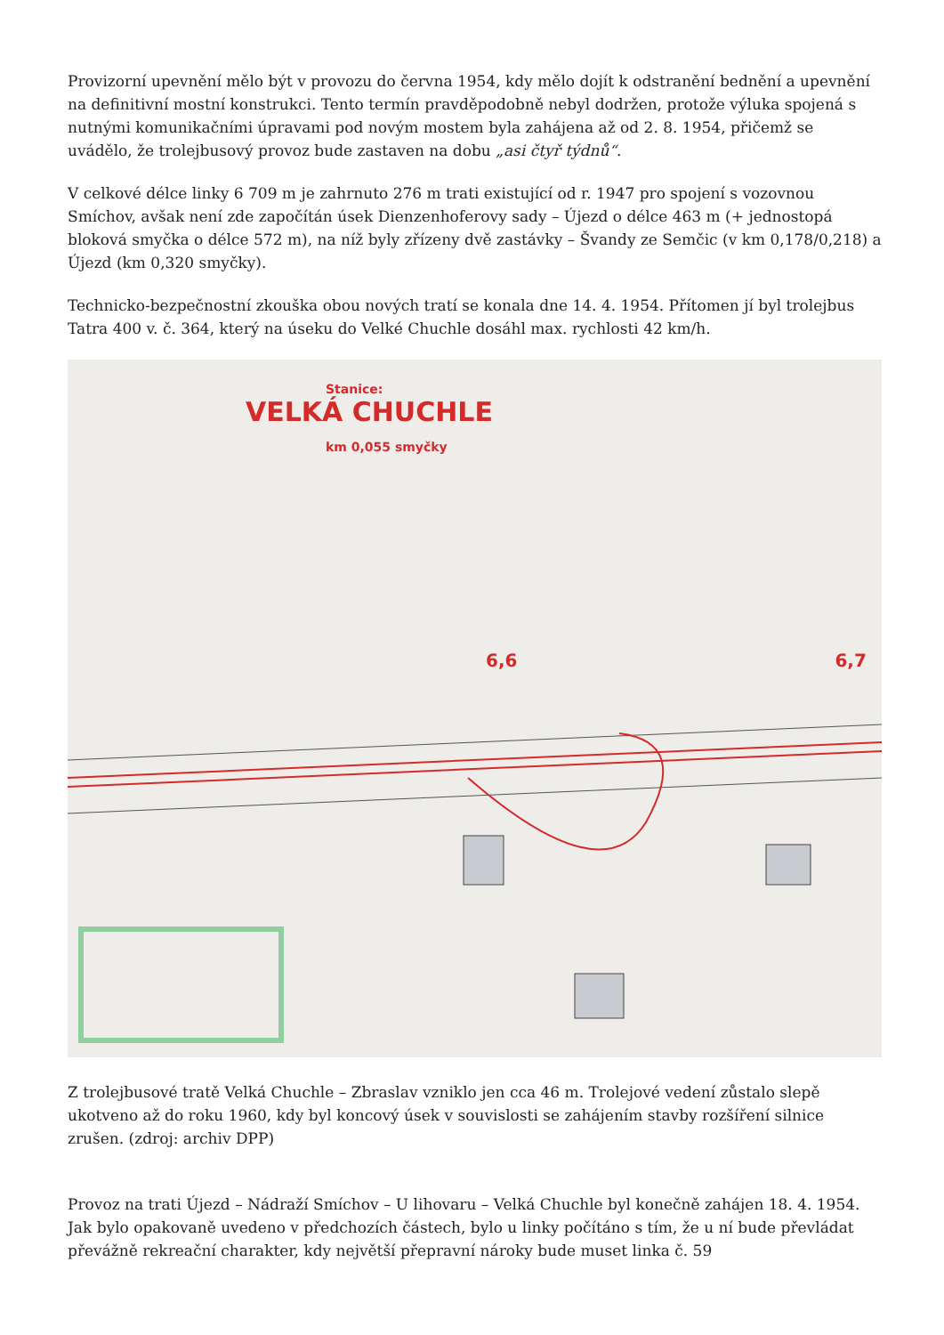Provizorní upevnění mělo být v provozu do června 1954, kdy mělo dojít k odstranění bednění a upevnění na definitivní mostní konstrukci. Tento termín pravděpodobně nebyl dodržen, protože výluka spojená s nutnými komunikačními úpravami pod novým mostem byla zahájena až od 2. 8. 1954, přičemž se uvádělo, že trolejbusový provoz bude zastaven na dobu „asi čtyř týdnů“.
V celkové délce linky 6 709 m je zahrnuto 276 m trati existující od r. 1947 pro spojení s vozovnou Smíchov, avšak není zde započítán úsek Dienzenhoferovy sady – Újezd o délce 463 m (+ jednostopá bloková smyčka o délce 572 m), na níž byly zřízeny dvě zastávky – Švandy ze Semčic (v km 0,178/0,218) a Újezd (km 0,320 smyčky).
Technicko-bezpečnostní zkouška obou nových tratí se konala dne 14. 4. 1954. Přítomen jí byl trolejbus Tatra 400 v. č. 364, který na úseku do Velké Chuchle dosáhl max. rychlosti 42 km/h.
Stanice:
VELKÁ CHUCHLE
km 0,055 smyčky
6,6 6,7
Z trolejbusové tratě Velká Chuchle – Zbraslav vzniklo jen cca 46 m. Trolejové vedení zůstalo slepě ukotveno až do roku 1960, kdy byl koncový úsek v souvislosti se zahájením stavby rozšíření silnice zrušen. (zdroj: archiv DPP)
Provoz na trati Újezd – Nádraží Smíchov – U lihovaru – Velká Chuchle byl konečně zahájen 18. 4. 1954. Jak bylo opakovaně uvedeno v předchozích částech, bylo u linky počítáno s tím, že u ní bude převládat převážně rekreační charakter, kdy největší přepravní nároky bude muset linka č. 59